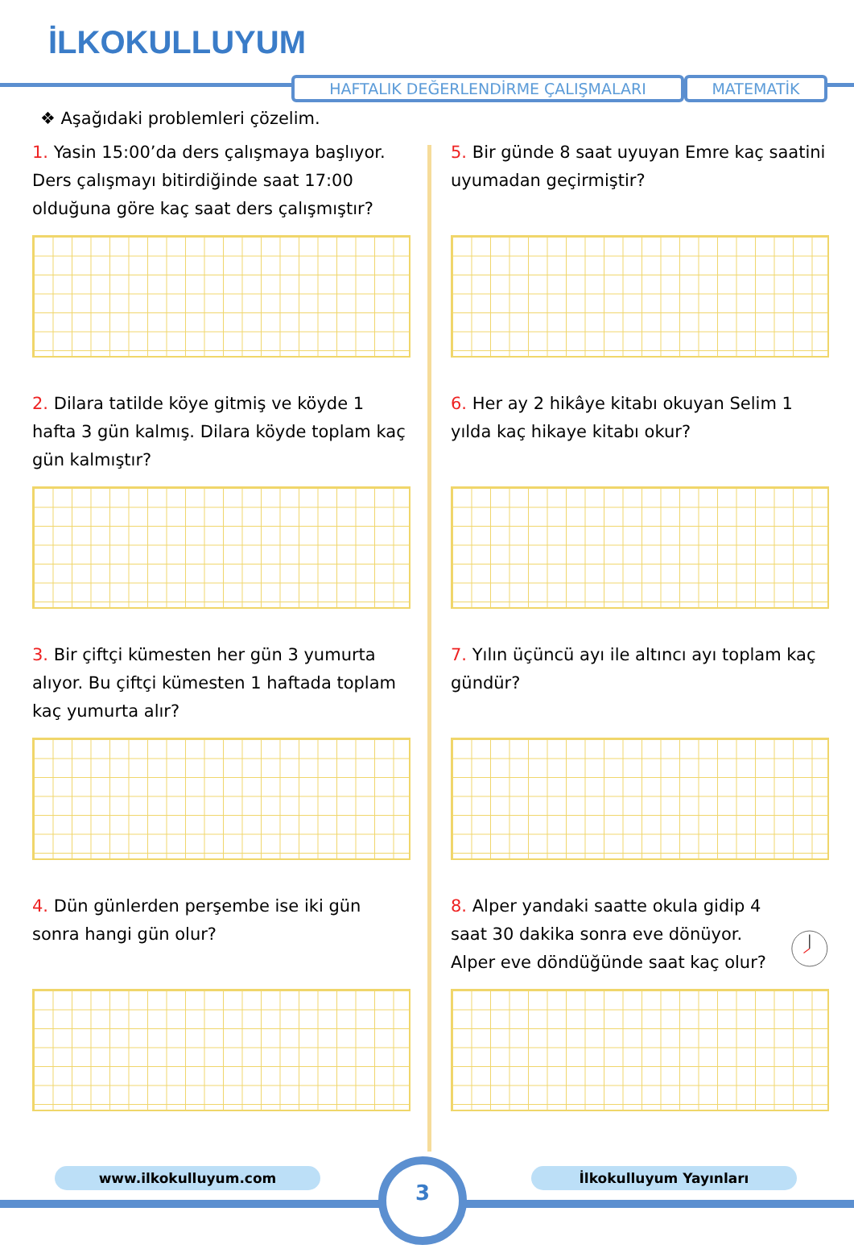İLKOKULLUYUM
HAFTALIK DEĞERLENDİRME ÇALIŞMALARI MATEMATİK
❖ Aşağıdaki problemleri çözelim.
1. Yasin 15:00’da ders çalışmaya başlıyor. Ders çalışmayı bitirdiğinde saat 17:00 olduğuna göre kaç saat ders çalışmıştır?
2. Dilara tatilde köye gitmiş ve köyde 1 hafta 3 gün kalmış. Dilara köyde toplam kaç gün kalmıştır?
3. Bir çiftçi kümesten her gün 3 yumurta alıyor. Bu çiftçi kümesten 1 haftada toplam kaç yumurta alır?
4. Dün günlerden perşembe ise iki gün sonra hangi gün olur?
5. Bir günde 8 saat uyuyan Emre kaç saatini uyumadan geçirmiştir?
6. Her ay 2 hikâye kitabı okuyan Selim 1 yılda kaç hikaye kitabı okur?
7. Yılın üçüncü ayı ile altıncı ayı toplam kaç gündür?
8. Alper yandaki saatte okula gidip 4 saat 30 dakika sonra eve dönüyor. Alper eve döndüğünde saat kaç olur?
www.ilkokulluyum.com İlkokulluyum Yayınları
3